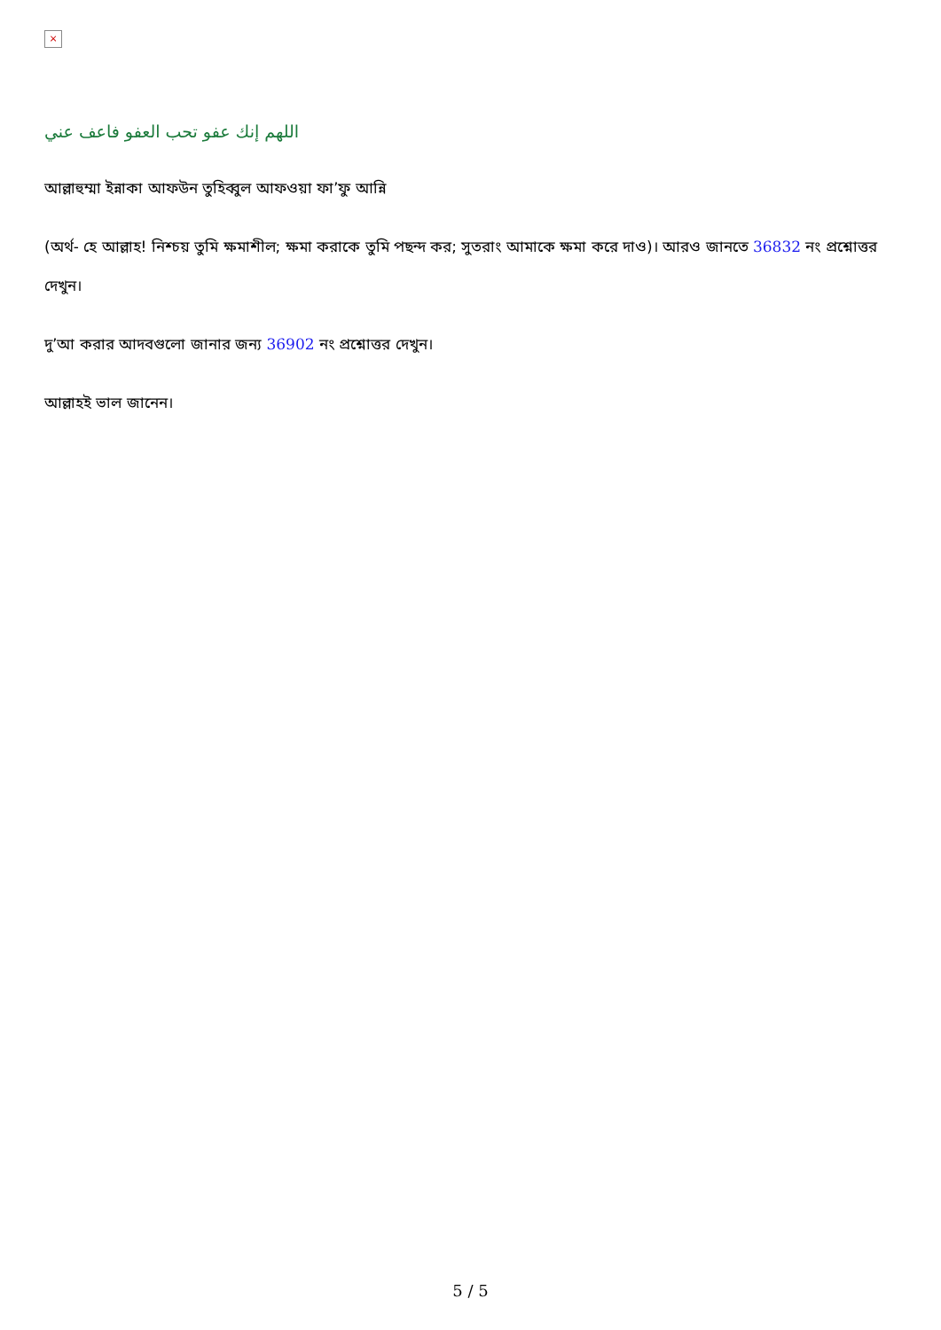×
اللهم إنك عفو تحب العفو فاعف عني
আল্লাহুম্মা ইন্নাকা আফউন তুহিব্বুল আফওয়া ফা’ফু আন্নি
(অর্থ- হে আল্লাহ! নিশ্চয় তুমি ক্ষমাশীল; ক্ষমা করাকে তুমি পছন্দ কর; সুতরাং আমাকে ক্ষমা করে দাও)। আরও জানতে 36832 নং প্রশ্নোত্তর দেখুন।
দু’আ করার আদবগুলো জানার জন্য 36902 নং প্রশ্নোত্তর দেখুন।
আল্লাহই ভাল জানেন।
5 / 5